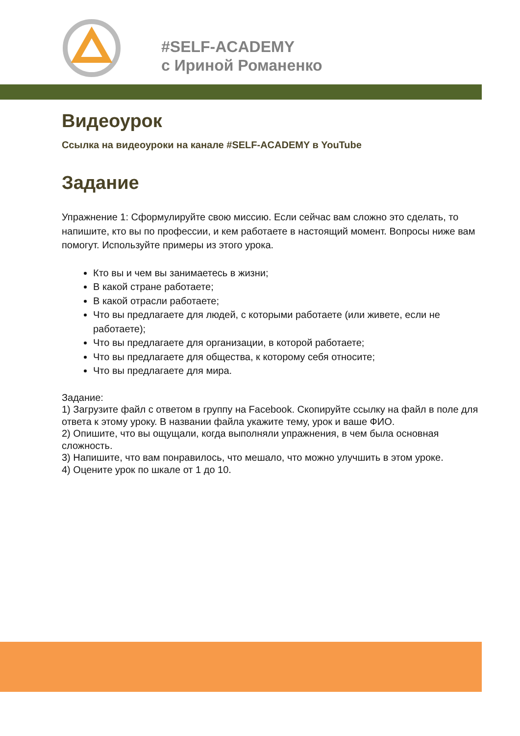#SELF-ACADEMY
с Ириной Романенко
Видеоурок
Ссылка на видеоуроки на канале #SELF-ACADEMY в YouTube
Задание
Упражнение 1: Сформулируйте свою миссию. Если сейчас вам сложно это сделать, то напишите, кто вы по профессии, и кем работаете в настоящий момент. Вопросы ниже вам помогут. Используйте примеры из этого урока.
Кто вы и чем вы занимаетесь в жизни;
В какой стране работаете;
В какой отрасли работаете;
Что вы предлагаете для людей, с которыми работаете (или живете, если не работаете);
Что вы предлагаете для организации, в которой работаете;
Что вы предлагаете для общества, к которому себя относите;
Что вы предлагаете для мира.
Задание:
1) Загрузите файл с ответом в группу на Facebook. Скопируйте ссылку на файл в поле для ответа к этому уроку. В названии файла укажите тему, урок и ваше ФИО.
2) Опишите, что вы ощущали, когда выполняли упражнения, в чем была основная сложность.
3) Напишите, что вам понравилось, что мешало, что можно улучшить в этом уроке.
4) Оцените урок по шкале от 1 до 10.